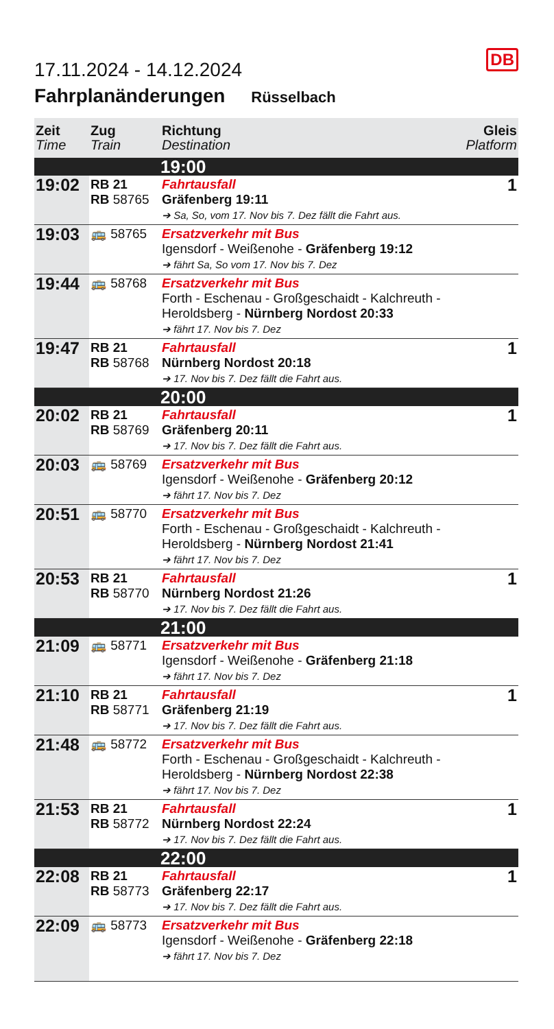DB
17.11.2024 - 14.12.2024
Fahrplanänderungen Rüsselbach
| Zeit Time | Zug Train | Richtung Destination | Gleis Platform |
| --- | --- | --- | --- |
| | | 19:00 | |
| 19:02 | RB 21 RB 58765 | Fahrtausfall Gräfenberg 19:11 ➔ Sa, So, vom 17. Nov bis 7. Dez fällt die Fahrt aus. | 1 |
| 19:03 | 🚌 58765 | Ersatzverkehr mit Bus Igensdorf - Weißenohe - Gräfenberg 19:12 ➔ fährt Sa, So vom 17. Nov bis 7. Dez | |
| 19:44 | 🚌 58768 | Ersatzverkehr mit Bus Forth - Eschenau - Großgeschaidt - Kalchreuth - Heroldsberg - Nürnberg Nordost 20:33 ➔ fährt 17. Nov bis 7. Dez | |
| 19:47 | RB 21 RB 58768 | Fahrtausfall Nürnberg Nordost 20:18 ➔ 17. Nov bis 7. Dez fällt die Fahrt aus. | 1 |
| | | 20:00 | |
| 20:02 | RB 21 RB 58769 | Fahrtausfall Gräfenberg 20:11 ➔ 17. Nov bis 7. Dez fällt die Fahrt aus. | 1 |
| 20:03 | 🚌 58769 | Ersatzverkehr mit Bus Igensdorf - Weißenohe - Gräfenberg 20:12 ➔ fährt 17. Nov bis 7. Dez | |
| 20:51 | 🚌 58770 | Ersatzverkehr mit Bus Forth - Eschenau - Großgeschaidt - Kalchreuth - Heroldsberg - Nürnberg Nordost 21:41 ➔ fährt 17. Nov bis 7. Dez | |
| 20:53 | RB 21 RB 58770 | Fahrtausfall Nürnberg Nordost 21:26 ➔ 17. Nov bis 7. Dez fällt die Fahrt aus. | 1 |
| | | 21:00 | |
| 21:09 | 🚌 58771 | Ersatzverkehr mit Bus Igensdorf - Weißenohe - Gräfenberg 21:18 ➔ fährt 17. Nov bis 7. Dez | |
| 21:10 | RB 21 RB 58771 | Fahrtausfall Gräfenberg 21:19 ➔ 17. Nov bis 7. Dez fällt die Fahrt aus. | 1 |
| 21:48 | 🚌 58772 | Ersatzverkehr mit Bus Forth - Eschenau - Großgeschaidt - Kalchreuth - Heroldsberg - Nürnberg Nordost 22:38 ➔ fährt 17. Nov bis 7. Dez | |
| 21:53 | RB 21 RB 58772 | Fahrtausfall Nürnberg Nordost 22:24 ➔ 17. Nov bis 7. Dez fällt die Fahrt aus. | 1 |
| | | 22:00 | |
| 22:08 | RB 21 RB 58773 | Fahrtausfall Gräfenberg 22:17 ➔ 17. Nov bis 7. Dez fällt die Fahrt aus. | 1 |
| 22:09 | 🚌 58773 | Ersatzverkehr mit Bus Igensdorf - Weißenohe - Gräfenberg 22:18 ➔ fährt 17. Nov bis 7. Dez | |